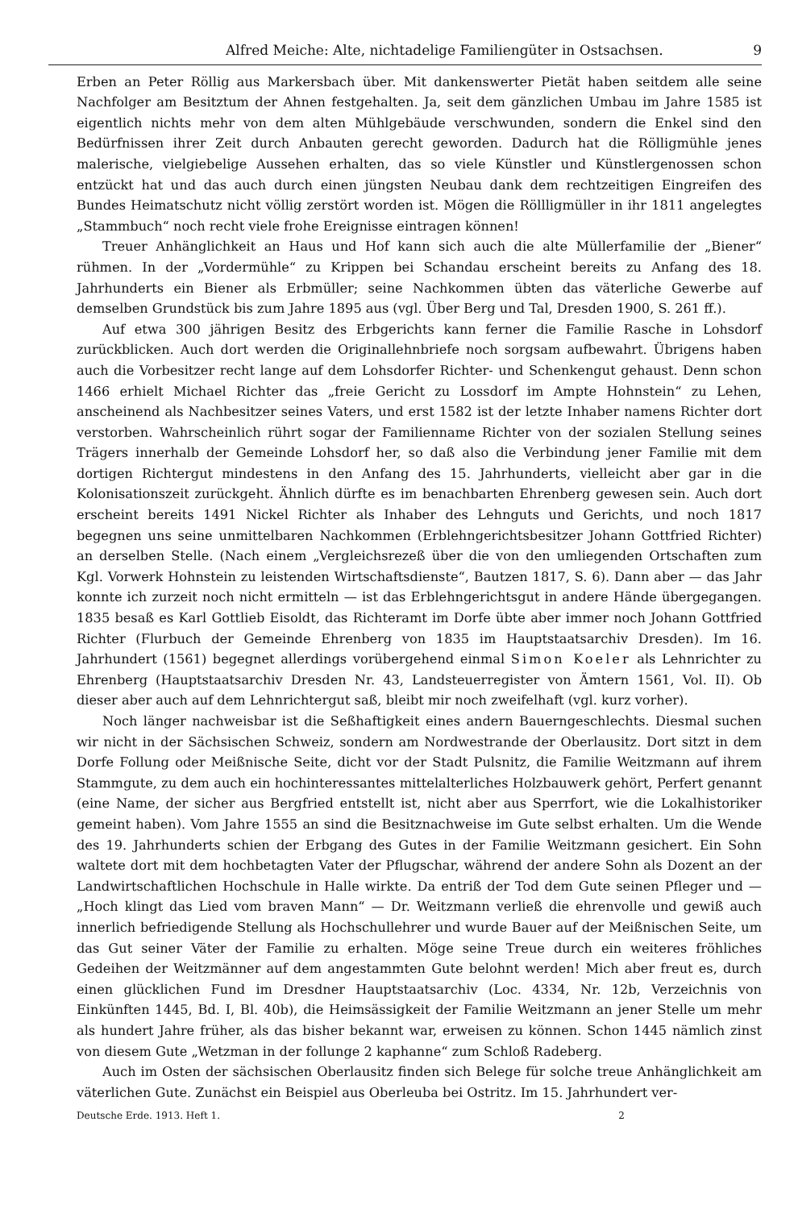Alfred Meiche: Alte, nichtadelige Familiengüter in Ostsachsen. 9
Erben an Peter Röllig aus Markersbach über. Mit dankenswerter Pietät haben seitdem alle seine Nachfolger am Besitztum der Ahnen festgehalten. Ja, seit dem gänzlichen Umbau im Jahre 1585 ist eigentlich nichts mehr von dem alten Mühlgebäude verschwunden, sondern die Enkel sind den Bedürfnissen ihrer Zeit durch Anbauten gerecht geworden. Dadurch hat die Rölligmühle jenes malerische, vielgiebelige Aussehen erhalten, das so viele Künstler und Künstlergenossen schon entzückt hat und das auch durch einen jüngsten Neubau dank dem rechtzeitigen Eingreifen des Bundes Heimatschutz nicht völlig zerstört worden ist. Mögen die Röllligmüller in ihr 1811 angelegtes „Stammbuch“ noch recht viele frohe Ereignisse eintragen können!
Treuer Anhänglichkeit an Haus und Hof kann sich auch die alte Müllerfamilie der „Biener“ rühmen. In der „Vordermühle“ zu Krippen bei Schandau erscheint bereits zu Anfang des 18. Jahrhunderts ein Biener als Erbmüller; seine Nachkommen übten das väterliche Gewerbe auf demselben Grundstück bis zum Jahre 1895 aus (vgl. Über Berg und Tal, Dresden 1900, S. 261 ff.).
Auf etwa 300 jährigen Besitz des Erbgerichts kann ferner die Familie Rasche in Lohsdorf zurückblicken. Auch dort werden die Originallehnbriefe noch sorgsam aufbewahrt. Übrigens haben auch die Vorbesitzer recht lange auf dem Lohsdorfer Richter- und Schenkengut gehaust. Denn schon 1466 erhielt Michael Richter das „freie Gericht zu Lossdorf im Ampte Hohnstein“ zu Lehen, anscheinend als Nachbesitzer seines Vaters, und erst 1582 ist der letzte Inhaber namens Richter dort verstorben. Wahrscheinlich rührt sogar der Familienname Richter von der sozialen Stellung seines Trägers innerhalb der Gemeinde Lohsdorf her, so daß also die Verbindung jener Familie mit dem dortigen Richtergut mindestens in den Anfang des 15. Jahrhunderts, vielleicht aber gar in die Kolonisationszeit zurückgeht. Ähnlich dürfte es im benachbarten Ehrenberg gewesen sein. Auch dort erscheint bereits 1491 Nickel Richter als Inhaber des Lehnguts und Gerichts, und noch 1817 begegnen uns seine unmittelbaren Nachkommen (Erblehngerichtsbesitzer Johann Gottfried Richter) an derselben Stelle. (Nach einem „Vergleichsrezeß über die von den umliegenden Ortschaften zum Kgl. Vorwerk Hohnstein zu leistenden Wirtschaftsdienste“, Bautzen 1817, S. 6). Dann aber — das Jahr konnte ich zurzeit noch nicht ermitteln — ist das Erblehngerichtsgut in andere Hände übergegangen. 1835 besaß es Karl Gottlieb Eisoldt, das Richteramt im Dorfe übte aber immer noch Johann Gottfried Richter (Flurbuch der Gemeinde Ehrenberg von 1835 im Hauptstaatsarchiv Dresden). Im 16. Jahrhundert (1561) begegnet allerdings vorübergehend einmal Simon Koeler als Lehnrichter zu Ehrenberg (Hauptstaatsarchiv Dresden Nr. 43, Landsteuerregister von Ämtern 1561, Vol. II). Ob dieser aber auch auf dem Lehnrichtergut saß, bleibt mir noch zweifelhaft (vgl. kurz vorher).
Noch länger nachweisbar ist die Seßhaftigkeit eines andern Bauerngeschlechts. Diesmal suchen wir nicht in der Sächsischen Schweiz, sondern am Nordwestrande der Oberlausitz. Dort sitzt in dem Dorfe Follung oder Meißnische Seite, dicht vor der Stadt Pulsnitz, die Familie Weitzmann auf ihrem Stammgute, zu dem auch ein hochinteressantes mittelalterliches Holzbauwerk gehört, Perfert genannt (eine Name, der sicher aus Bergfried entstellt ist, nicht aber aus Sperrfort, wie die Lokalhistoriker gemeint haben). Vom Jahre 1555 an sind die Besitznachweise im Gute selbst erhalten. Um die Wende des 19. Jahrhunderts schien der Erbgang des Gutes in der Familie Weitzmann gesichert. Ein Sohn waltete dort mit dem hochbetagten Vater der Pflugschar, während der andere Sohn als Dozent an der Landwirtschaftlichen Hochschule in Halle wirkte. Da entriß der Tod dem Gute seinen Pfleger und — „Hoch klingt das Lied vom braven Mann“ — Dr. Weitzmann verließ die ehrenvolle und gewiß auch innerlich befriedigende Stellung als Hochschullehrer und wurde Bauer auf der Meißnischen Seite, um das Gut seiner Väter der Familie zu erhalten. Möge seine Treue durch ein weiteres fröhliches Gedeihen der Weitzmänner auf dem angestammten Gute belohnt werden! Mich aber freut es, durch einen glücklichen Fund im Dresdner Hauptstaatsarchiv (Loc. 4334, Nr. 12b, Verzeichnis von Einkünften 1445, Bd. I, Bl. 40b), die Heimsässigkeit der Familie Weitzmann an jener Stelle um mehr als hundert Jahre früher, als das bisher bekannt war, erweisen zu können. Schon 1445 nämlich zinst von diesem Gute „Wetzman in der follunge 2 kaphanne“ zum Schloß Radeberg.
Auch im Osten der sächsischen Oberlausitz finden sich Belege für solche treue Anhänglichkeit am väterlichen Gute. Zunächst ein Beispiel aus Oberleuba bei Ostritz. Im 15. Jahrhundert ver-
Deutsche Erde. 1913. Heft 1. 2